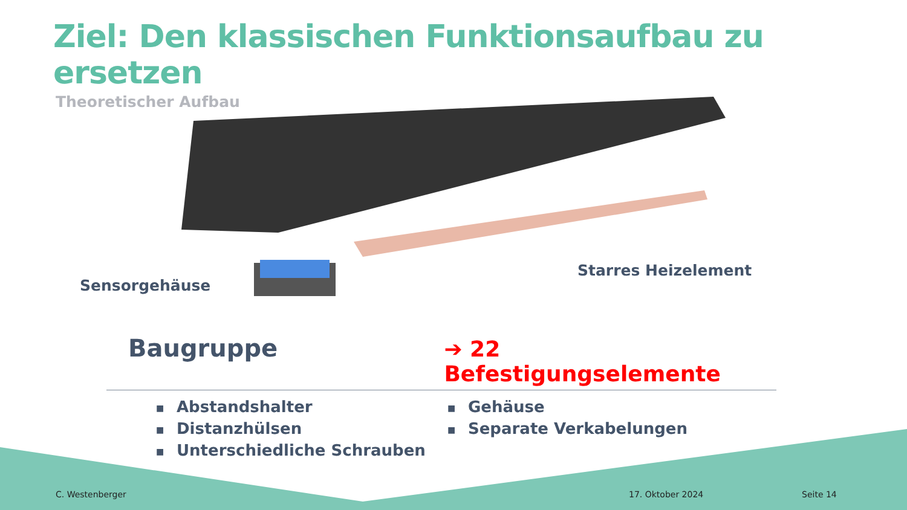Ziel: Den klassischen Funktionsaufbau zu ersetzen
Theoretischer Aufbau
Sensorgehäuse
Starres Heizelement
Baugruppe
➔ 22 Befestigungselemente
■ Abstandshalter
■ Distanzhülsen
■ Unterschiedliche Schrauben
■ Gehäuse
■ Separate Verkabelungen
C. Westenberger 17. Oktober 2024 Seite 14